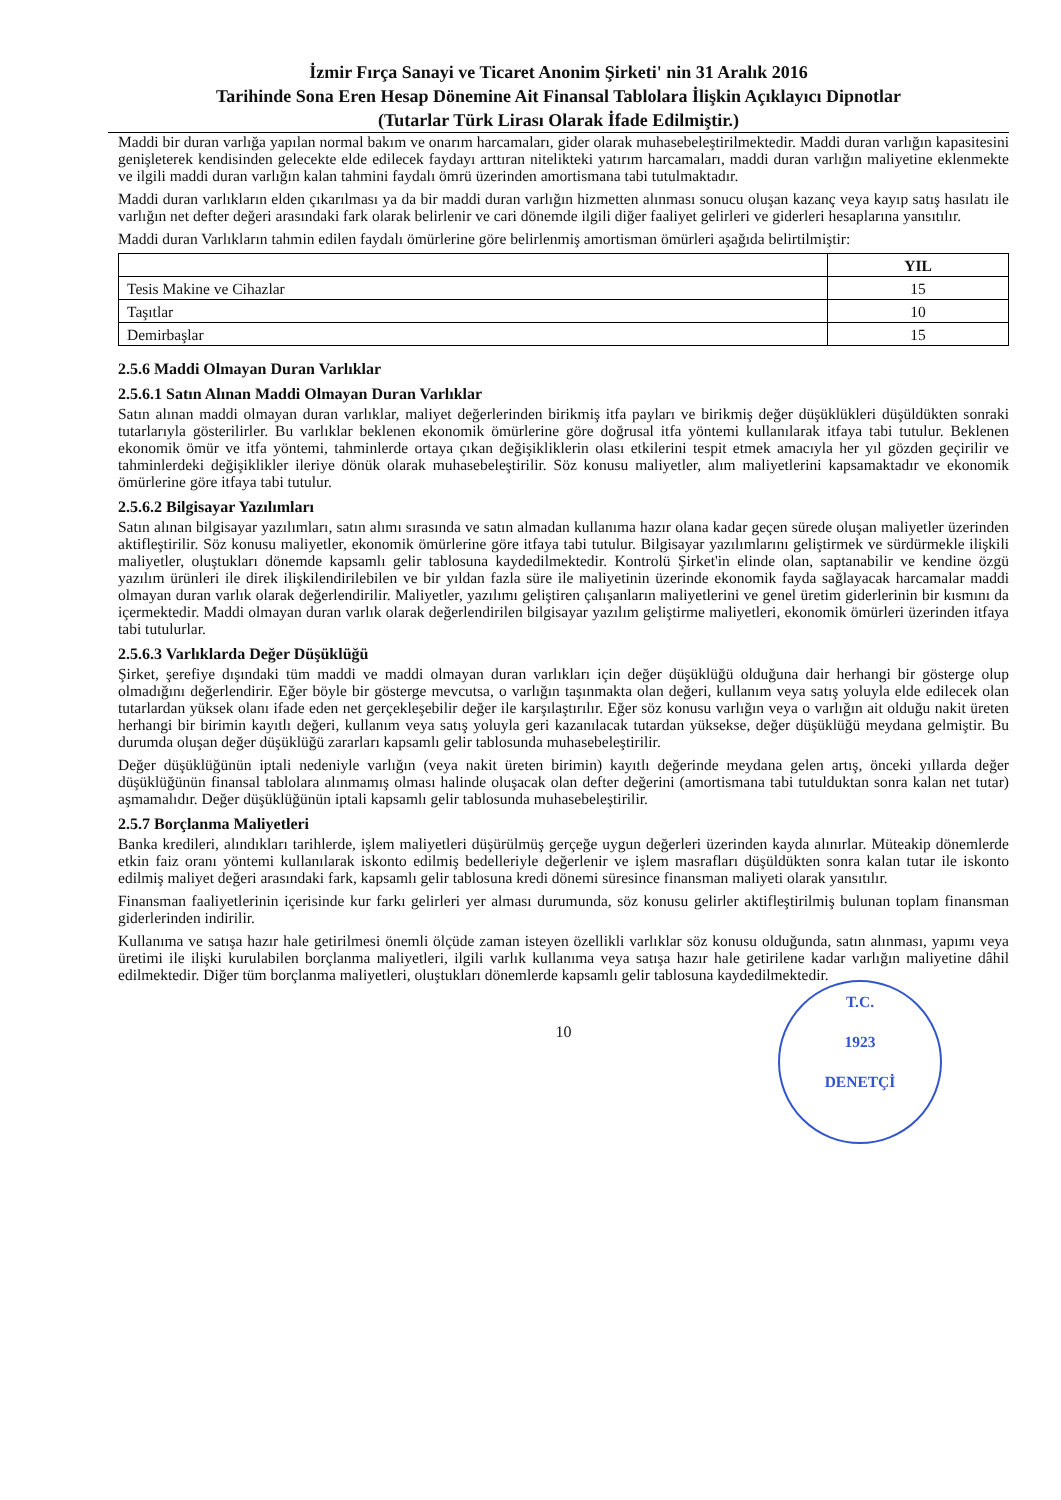İzmir Fırça Sanayi ve Ticaret Anonim Şirketi' nin 31 Aralık 2016
Tarihinde Sona Eren Hesap Dönemine Ait Finansal Tablolara İlişkin Açıklayıcı Dipnotlar
(Tutarlar Türk Lirası Olarak İfade Edilmiştir.)
Maddi bir duran varlığa yapılan normal bakım ve onarım harcamaları, gider olarak muhasebeleştirilmektedir. Maddi duran varlığın kapasitesini genişleterek kendisinden gelecekte elde edilecek faydayı arttıran nitelikteki yatırım harcamaları, maddi duran varlığın maliyetine eklenmekte ve ilgili maddi duran varlığın kalan tahmini faydalı ömrü üzerinden amortismana tabi tutulmaktadır.
Maddi duran varlıkların elden çıkarılması ya da bir maddi duran varlığın hizmetten alınması sonucu oluşan kazanç veya kayıp satış hasılatı ile varlığın net defter değeri arasındaki fark olarak belirlenir ve cari dönemde ilgili diğer faaliyet gelirleri ve giderleri hesaplarına yansıtılır.
Maddi duran Varlıkların tahmin edilen faydalı ömürlerine göre belirlenmiş amortisman ömürleri aşağıda belirtilmiştir:
| | YIL |
| --- | --- |
| Tesis Makine ve Cihazlar | 15 |
| Taşıtlar | 10 |
| Demirbaşlar | 15 |
2.5.6 Maddi Olmayan Duran Varlıklar
2.5.6.1 Satın Alınan Maddi Olmayan Duran Varlıklar
Satın alınan maddi olmayan duran varlıklar, maliyet değerlerinden birikmiş itfa payları ve birikmiş değer düşüklükleri düşüldükten sonraki tutarlarıyla gösterilirler. Bu varlıklar beklenen ekonomik ömürlerine göre doğrusal itfa yöntemi kullanılarak itfaya tabi tutulur. Beklenen ekonomik ömür ve itfa yöntemi, tahminlerde ortaya çıkan değişikliklerin olası etkilerini tespit etmek amacıyla her yıl gözden geçirilir ve tahminlerdeki değişiklikler ileriye dönük olarak muhasebeleştirilir. Söz konusu maliyetler, alım maliyetlerini kapsamaktadır ve ekonomik ömürlerine göre itfaya tabi tutulur.
2.5.6.2 Bilgisayar Yazılımları
Satın alınan bilgisayar yazılımları, satın alımı sırasında ve satın almadan kullanıma hazır olana kadar geçen sürede oluşan maliyetler üzerinden aktifleştirilir. Söz konusu maliyetler, ekonomik ömürlerine göre itfaya tabi tutulur. Bilgisayar yazılımlarını geliştirmek ve sürdürmekle ilişkili maliyetler, oluştukları dönemde kapsamlı gelir tablosuna kaydedilmektedir. Kontrolü Şirket'in elinde olan, saptanabilir ve kendine özgü yazılım ürünleri ile direk ilişkilendirilebilen ve bir yıldan fazla süre ile maliyetinin üzerinde ekonomik fayda sağlayacak harcamalar maddi olmayan duran varlık olarak değerlendirilir. Maliyetler, yazılımı geliştiren çalışanların maliyetlerini ve genel üretim giderlerinin bir kısmını da içermektedir. Maddi olmayan duran varlık olarak değerlendirilen bilgisayar yazılım geliştirme maliyetleri, ekonomik ömürleri üzerinden itfaya tabi tutulurlar.
2.5.6.3 Varlıklarda Değer Düşüklüğü
Şirket, şerefiye dışındaki tüm maddi ve maddi olmayan duran varlıkları için değer düşüklüğü olduğuna dair herhangi bir gösterge olup olmadığını değerlendirir. Eğer böyle bir gösterge mevcutsa, o varlığın taşınmakta olan değeri, kullanım veya satış yoluyla elde edilecek olan tutarlardan yüksek olanı ifade eden net gerçekleşebilir değer ile karşılaştırılır. Eğer söz konusu varlığın veya o varlığın ait olduğu nakit üreten herhangi bir birimin kayıtlı değeri, kullanım veya satış yoluyla geri kazanılacak tutardan yüksekse, değer düşüklüğü meydana gelmiştir. Bu durumda oluşan değer düşüklüğü zararları kapsamlı gelir tablosunda muhasebeleştirilir.
Değer düşüklüğünün iptali nedeniyle varlığın (veya nakit üreten birimin) kayıtlı değerinde meydana gelen artış, önceki yıllarda değer düşüklüğünün finansal tablolara alınmamış olması halinde oluşacak olan defter değerini (amortismana tabi tutulduktan sonra kalan net tutar) aşmamalıdır. Değer düşüklüğünün iptali kapsamlı gelir tablosunda muhasebeleştirilir.
2.5.7 Borçlanma Maliyetleri
Banka kredileri, alındıkları tarihlerde, işlem maliyetleri düşürülmüş gerçeğe uygun değerleri üzerinden kayda alınırlar. Müteakip dönemlerde etkin faiz oranı yöntemi kullanılarak iskonto edilmiş bedelleriyle değerlenir ve işlem masrafları düşüldükten sonra kalan tutar ile iskonto edilmiş maliyet değeri arasındaki fark, kapsamlı gelir tablosuna kredi dönemi süresince finansman maliyeti olarak yansıtılır.
Finansman faaliyetlerinin içerisinde kur farkı gelirleri yer alması durumunda, söz konusu gelirler aktifleştirilmiş bulunan toplam finansman giderlerinden indirilir.
Kullanıma ve satışa hazır hale getirilmesi önemli ölçüde zaman isteyen özellikli varlıklar söz konusu olduğunda, satın alınması, yapımı veya üretimi ile ilişki kurulabilen borçlanma maliyetleri, ilgili varlık kullanıma veya satışa hazır hale getirilene kadar varlığın maliyetine dâhil edilmektedir. Diğer tüm borçlanma maliyetleri, oluştukları dönemlerde kapsamlı gelir tablosuna kaydedilmektedir.
10
T.C.
1923
DENETÇİ